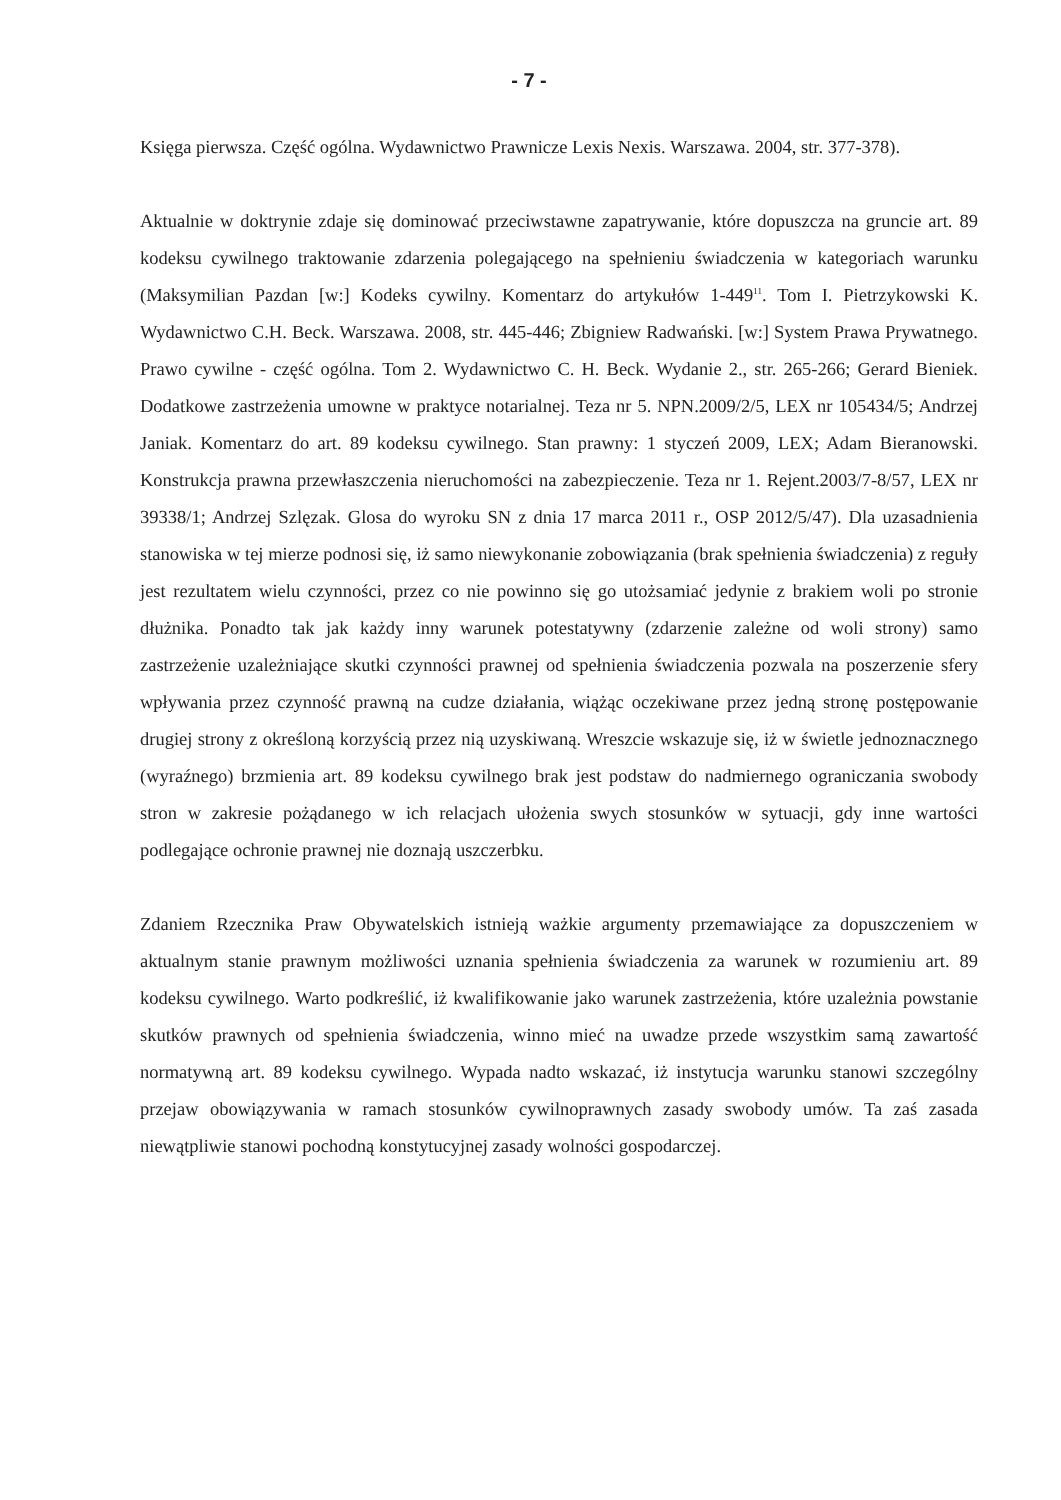- 7 -
Księga pierwsza. Część ogólna. Wydawnictwo Prawnicze Lexis Nexis. Warszawa. 2004, str. 377-378).
Aktualnie w doktrynie zdaje się dominować przeciwstawne zapatrywanie, które dopuszcza na gruncie art. 89 kodeksu cywilnego traktowanie zdarzenia polegającego na spełnieniu świadczenia w kategoriach warunku (Maksymilian Pazdan [w:] Kodeks cywilny. Komentarz do artykułów 1-449<sup>11</sup>. Tom I. Pietrzykowski K. Wydawnictwo C.H. Beck. Warszawa. 2008, str. 445-446; Zbigniew Radwański. [w:] System Prawa Prywatnego. Prawo cywilne - część ogólna. Tom 2. Wydawnictwo C. H. Beck. Wydanie 2., str. 265-266; Gerard Bieniek. Dodatkowe zastrzeżenia umowne w praktyce notarialnej. Teza nr 5. NPN.2009/2/5, LEX nr 105434/5; Andrzej Janiak. Komentarz do art. 89 kodeksu cywilnego. Stan prawny: 1 styczeń 2009, LEX; Adam Bieranowski. Konstrukcja prawna przewłaszczenia nieruchomości na zabezpieczenie. Teza nr 1. Rejent.2003/7-8/57, LEX nr 39338/1; Andrzej Szlęzak. Glosa do wyroku SN z dnia 17 marca 2011 r., OSP 2012/5/47). Dla uzasadnienia stanowiska w tej mierze podnosi się, iż samo niewykonanie zobowiązania (brak spełnienia świadczenia) z reguły jest rezultatem wielu czynności, przez co nie powinno się go utożsamiać jedynie z brakiem woli po stronie dłużnika. Ponadto tak jak każdy inny warunek potestatywny (zdarzenie zależne od woli strony) samo zastrzeżenie uzależniające skutki czynności prawnej od spełnienia świadczenia pozwala na poszerzenie sfery wpływania przez czynność prawną na cudze działania, wiążąc oczekiwane przez jedną stronę postępowanie drugiej strony z określoną korzyścią przez nią uzyskiwaną. Wreszcie wskazuje się, iż w świetle jednoznacznego (wyraźnego) brzmienia art. 89 kodeksu cywilnego brak jest podstaw do nadmiernego ograniczania swobody stron w zakresie pożądanego w ich relacjach ułożenia swych stosunków w sytuacji, gdy inne wartości podlegające ochronie prawnej nie doznają uszczerbku.
Zdaniem Rzecznika Praw Obywatelskich istnieją ważkie argumenty przemawiające za dopuszczeniem w aktualnym stanie prawnym możliwości uznania spełnienia świadczenia za warunek w rozumieniu art. 89 kodeksu cywilnego. Warto podkreślić, iż kwalifikowanie jako warunek zastrzeżenia, które uzależnia powstanie skutków prawnych od spełnienia świadczenia, winno mieć na uwadze przede wszystkim samą zawartość normatywną art. 89 kodeksu cywilnego. Wypada nadto wskazać, iż instytucja warunku stanowi szczególny przejaw obowiązywania w ramach stosunków cywilnoprawnych zasady swobody umów. Ta zaś zasada niewątpliwie stanowi pochodną konstytucyjnej zasady wolności gospodarczej.